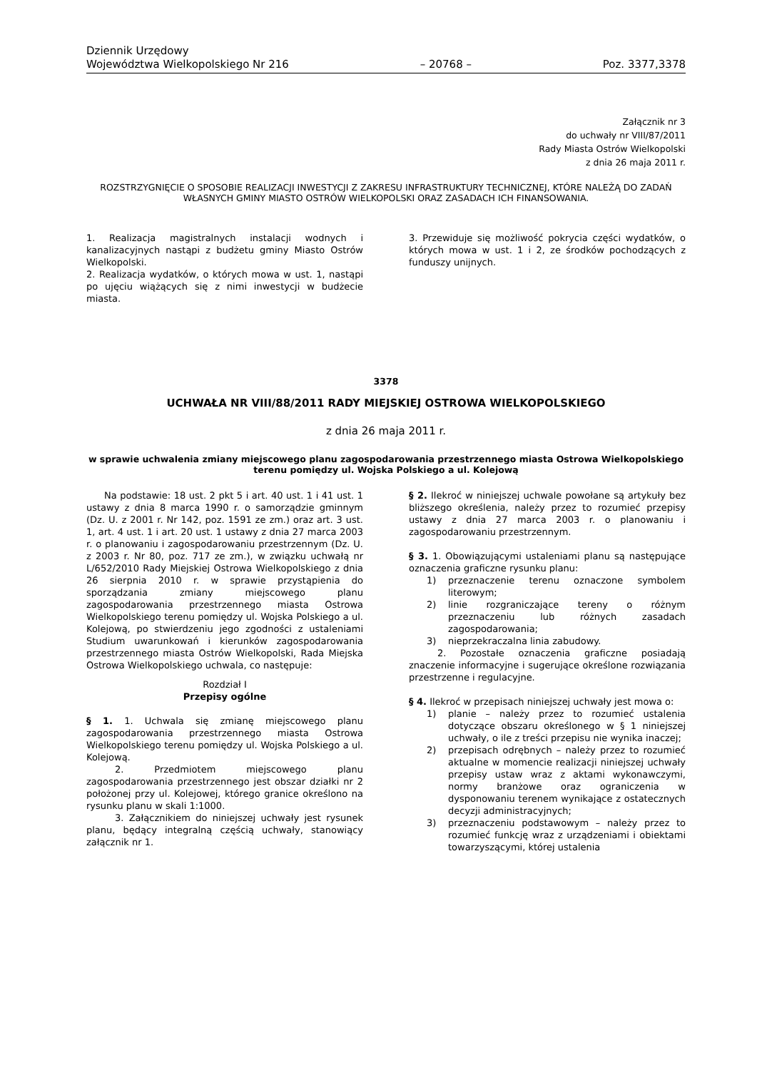Dziennik Urzędowy
Województwa Wielkopolskiego Nr 216 – 20768 – Poz. 3377,3378
Załącznik nr 3
do uchwały nr VIII/87/2011
Rady Miasta Ostrów Wielkopolski
z dnia 26 maja 2011 r.
ROZSTRZYGNIĘCIE O SPOSOBIE REALIZACJI INWESTYCJI Z ZAKRESU INFRASTRUKTURY TECHNICZNEJ, KTÓRE NALEŻĄ DO ZADAŃ WŁASNYCH GMINY MIASTO OSTRÓW WIELKOPOLSKI ORAZ ZASADACH ICH FINANSOWANIA.
1. Realizacja magistralnych instalacji wodnych i kanalizacyjnych nastąpi z budżetu gminy Miasto Ostrów Wielkopolski.
2. Realizacja wydatków, o których mowa w ust. 1, nastąpi po ujęciu wiążących się z nimi inwestycji w budżecie miasta.
3. Przewiduje się możliwość pokrycia części wydatków, o których mowa w ust. 1 i 2, ze środków pochodzących z funduszy unijnych.
3378
UCHWAŁA NR VIII/88/2011 RADY MIEJSKIEJ OSTROWA WIELKOPOLSKIEGO
z dnia 26 maja 2011 r.
w sprawie uchwalenia zmiany miejscowego planu zagospodarowania przestrzennego miasta Ostrowa Wielkopolskiego terenu pomiędzy ul. Wojska Polskiego a ul. Kolejową
Na podstawie: 18 ust. 2 pkt 5 i art. 40 ust. 1 i 41 ust. 1 ustawy z dnia 8 marca 1990 r. o samorządzie gminnym (Dz. U. z 2001 r. Nr 142, poz. 1591 ze zm.) oraz art. 3 ust. 1, art. 4 ust. 1 i art. 20 ust. 1 ustawy z dnia 27 marca 2003 r. o planowaniu i zagospodarowaniu przestrzennym (Dz. U. z 2003 r. Nr 80, poz. 717 ze zm.), w związku uchwałą nr L/652/2010 Rady Miejskiej Ostrowa Wielkopolskiego z dnia 26 sierpnia 2010 r. w sprawie przystąpienia do sporządzania zmiany miejscowego planu zagospodarowania przestrzennego miasta Ostrowa Wielkopolskiego terenu pomiędzy ul. Wojska Polskiego a ul. Kolejową, po stwierdzeniu jego zgodności z ustaleniami Studium uwarunkowań i kierunków zagospodarowania przestrzennego miasta Ostrów Wielkopolski, Rada Miejska Ostrowa Wielkopolskiego uchwala, co następuje:
Rozdział I
Przepisy ogólne
§ 1. 1. Uchwala się zmianę miejscowego planu zagospodarowania przestrzennego miasta Ostrowa Wielkopolskiego terenu pomiędzy ul. Wojska Polskiego a ul. Kolejową.
2. Przedmiotem miejscowego planu zagospodarowania przestrzennego jest obszar działki nr 2 położonej przy ul. Kolejowej, którego granice określono na rysunku planu w skali 1:1000.
3. Załącznikiem do niniejszej uchwały jest rysunek planu, będący integralną częścią uchwały, stanowiący załącznik nr 1.
§ 2. Ilekroć w niniejszej uchwale powołane są artykuły bez bliższego określenia, należy przez to rozumieć przepisy ustawy z dnia 27 marca 2003 r. o planowaniu i zagospodarowaniu przestrzennym.
§ 3. 1. Obowiązującymi ustaleniami planu są następujące oznaczenia graficzne rysunku planu:
1) przeznaczenie terenu oznaczone symbolem literowym;
2) linie rozgraniczające tereny o różnym przeznaczeniu lub różnych zasadach zagospodarowania;
3) nieprzekraczalna linia zabudowy.
2. Pozostałe oznaczenia graficzne posiadają znaczenie informacyjne i sugerujące określone rozwiązania przestrzenne i regulacyjne.
§ 4. Ilekroć w przepisach niniejszej uchwały jest mowa o:
1) planie – należy przez to rozumieć ustalenia dotyczące obszaru określonego w § 1 niniejszej uchwały, o ile z treści przepisu nie wynika inaczej;
2) przepisach odrębnych – należy przez to rozumieć aktualne w momencie realizacji niniejszej uchwały przepisy ustaw wraz z aktami wykonawczymi, normy branżowe oraz ograniczenia w dysponowaniu terenem wynikające z ostatecznych decyzji administracyjnych;
3) przeznaczeniu podstawowym – należy przez to rozumieć funkcję wraz z urządzeniami i obiektami towarzyszącymi, której ustalenia